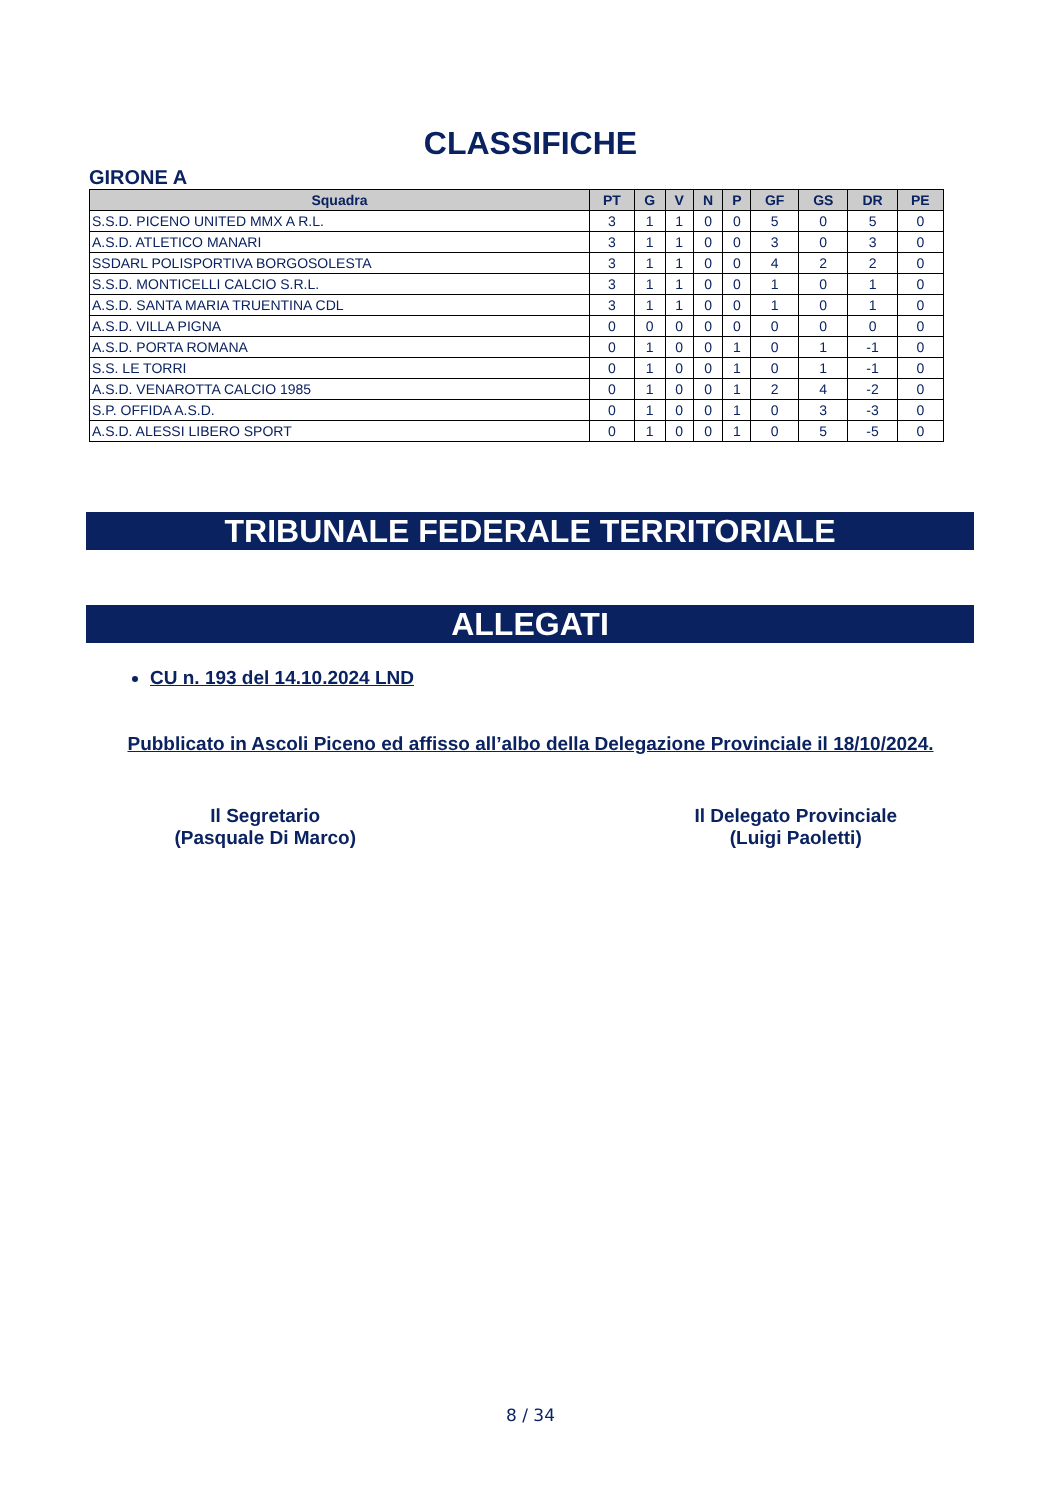CLASSIFICHE
GIRONE A
| Squadra | PT | G | V | N | P | GF | GS | DR | PE |
| --- | --- | --- | --- | --- | --- | --- | --- | --- | --- |
| S.S.D. PICENO UNITED MMX A R.L. | 3 | 1 | 1 | 0 | 0 | 5 | 0 | 5 | 0 |
| A.S.D. ATLETICO MANARI | 3 | 1 | 1 | 0 | 0 | 3 | 0 | 3 | 0 |
| SSDARL POLISPORTIVA BORGOSOLESTA | 3 | 1 | 1 | 0 | 0 | 4 | 2 | 2 | 0 |
| S.S.D. MONTICELLI CALCIO S.R.L. | 3 | 1 | 1 | 0 | 0 | 1 | 0 | 1 | 0 |
| A.S.D. SANTA MARIA TRUENTINA CDL | 3 | 1 | 1 | 0 | 0 | 1 | 0 | 1 | 0 |
| A.S.D. VILLA PIGNA | 0 | 0 | 0 | 0 | 0 | 0 | 0 | 0 | 0 |
| A.S.D. PORTA ROMANA | 0 | 1 | 0 | 0 | 1 | 0 | 1 | -1 | 0 |
| S.S. LE TORRI | 0 | 1 | 0 | 0 | 1 | 0 | 1 | -1 | 0 |
| A.S.D. VENAROTTA CALCIO 1985 | 0 | 1 | 0 | 0 | 1 | 2 | 4 | -2 | 0 |
| S.P. OFFIDA A.S.D. | 0 | 1 | 0 | 0 | 1 | 0 | 3 | -3 | 0 |
| A.S.D. ALESSI LIBERO SPORT | 0 | 1 | 0 | 0 | 1 | 0 | 5 | -5 | 0 |
TRIBUNALE FEDERALE TERRITORIALE
ALLEGATI
CU n. 193 del 14.10.2024 LND
Pubblicato in Ascoli Piceno ed affisso all’albo della Delegazione Provinciale il 18/10/2024.
Il Segretario
(Pasquale Di Marco)
Il Delegato Provinciale
(Luigi Paoletti)
8 / 34